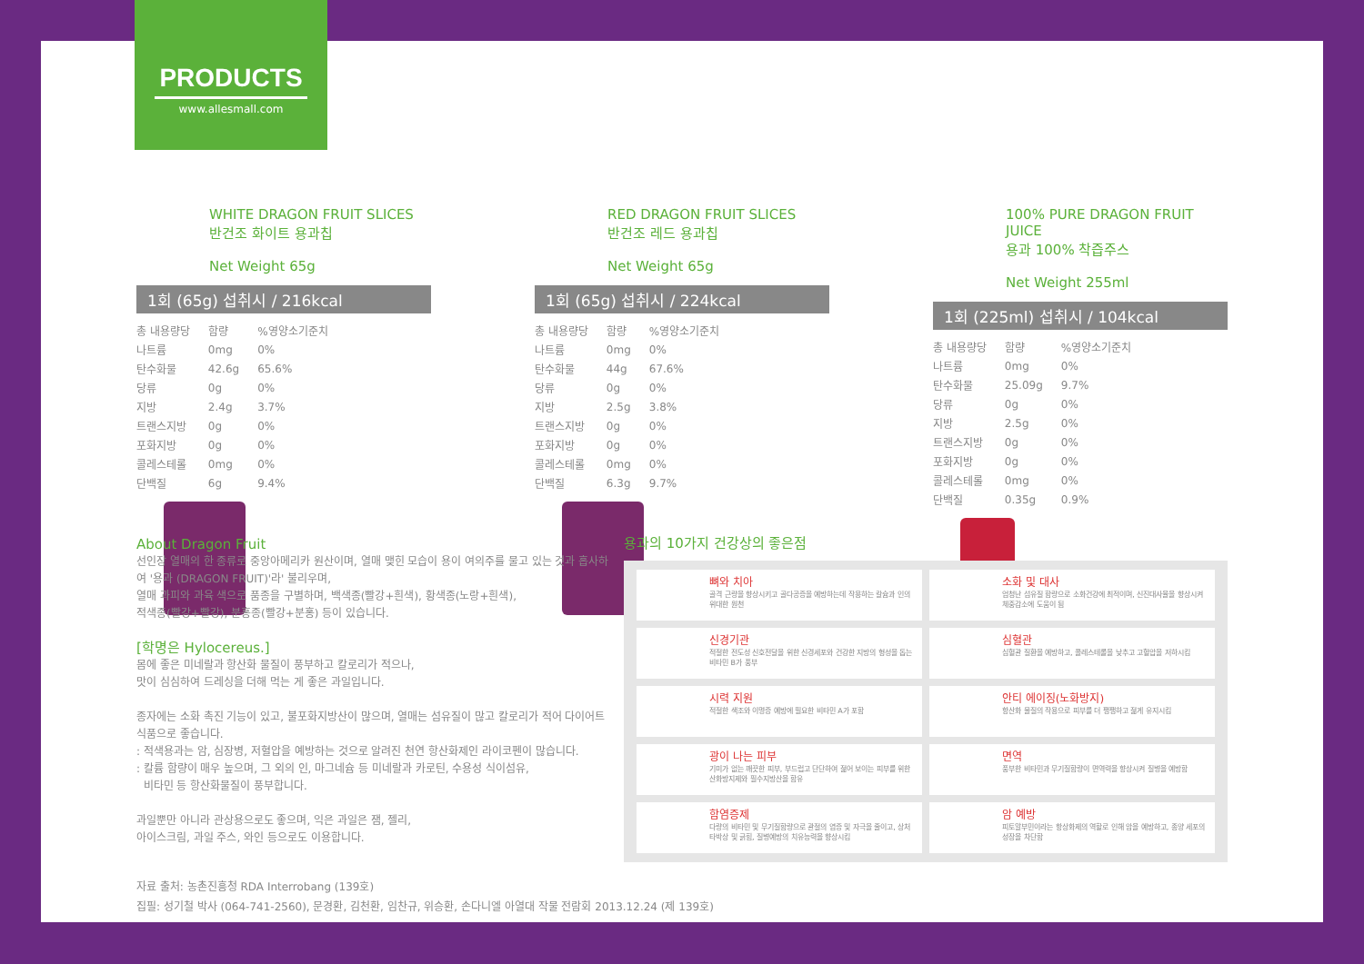PRODUCTS
www.allesmall.com
WHITE DRAGON FRUIT SLICES
반건조 화이트 용과칩
Net Weight 65g
1회 (65g) 섭취시 / 216kcal
| 총 내용량당 | 함량 | %영양소기준치 |
| --- | --- | --- |
| 나트륨 | 0mg | 0% |
| 탄수화물 | 42.6g | 65.6% |
| 당류 | 0g | 0% |
| 지방 | 2.4g | 3.7% |
| 트랜스지방 | 0g | 0% |
| 포화지방 | 0g | 0% |
| 콜레스테롤 | 0mg | 0% |
| 단백질 | 6g | 9.4% |
RED DRAGON FRUIT SLICES
반건조 레드 용과칩
Net Weight 65g
1회 (65g) 섭취시 / 224kcal
| 총 내용량당 | 함량 | %영양소기준치 |
| --- | --- | --- |
| 나트륨 | 0mg | 0% |
| 탄수화물 | 44g | 67.6% |
| 당류 | 0g | 0% |
| 지방 | 2.5g | 3.8% |
| 트랜스지방 | 0g | 0% |
| 포화지방 | 0g | 0% |
| 콜레스테롤 | 0mg | 0% |
| 단백질 | 6.3g | 9.7% |
100% PURE DRAGON FRUIT JUICE
용과 100% 착즙주스
Net Weight 255ml
1회 (225ml) 섭취시 / 104kcal
| 총 내용량당 | 함량 | %영양소기준치 |
| --- | --- | --- |
| 나트륨 | 0mg | 0% |
| 탄수화물 | 25.09g | 9.7% |
| 당류 | 0g | 0% |
| 지방 | 2.5g | 0% |
| 트랜스지방 | 0g | 0% |
| 포화지방 | 0g | 0% |
| 콜레스테롤 | 0mg | 0% |
| 단백질 | 0.35g | 0.9% |
About Dragon Fruit
선인장 열매의 한 종류로 중앙아메리카 원산이며, 열매 맺힌 모습이 용이 여의주를 물고 있는 것과 흡사하여 '용과 (DRAGON FRUIT)'라' 불리우며,
열매 과피와 과육 색으로 품종을 구별하며, 백색종(빨강+흰색), 황색종(노랑+흰색),
적색종(빨강+빨강), 분홍종(빨강+분홍) 등이 있습니다.
[학명은 Hylocereus.]
몸에 좋은 미네랄과 항산화 물질이 풍부하고 칼로리가 적으나,
맛이 심심하여 드레싱을 더해 먹는 게 좋은 과일입니다.
종자에는 소화 촉진 기능이 있고, 불포화지방산이 많으며, 열매는 섬유질이 많고 칼로리가 적어 다이어트 식품으로 좋습니다.
: 적색용과는 암, 심장병, 저혈압을 예방하는 것으로 알려진 천연 항산화제인 라이코펜이 많습니다.
: 칼륨 함량이 매우 높으며, 그 외의 인, 마그네슘 등 미네랄과 카로틴, 수용성 식이섬유,
비타민 등 항산화물질이 풍부합니다.
과일뿐만 아니라 관상용으로도 좋으며, 익은 과일은 잼, 젤리,
아이스크림, 과일 주스, 와인 등으로도 이용합니다.
용과의 10가지 건강상의 좋은점
뼈와 치아
골격 근량을 향상시키고 골다공증을 예방하는데 작용하는 칼슘과 인의 위대한 원천
소화 및 대사
엄청난 섬유질 함량으로 소화건강에 최적이며, 신진대사율을 향상시켜 체중감소에 도움이 됨
신경기관
적절한 전도성 신호전달을 위한 신경세포와 건강한 지방의 형성을 돕는 비타민 B가 풍부
심혈관
심혈관 질환을 예방하고, 콜레스테롤을 낮추고 고혈압을 저하시킴
시력 지원
적절한 색조와 이명증 예방에 필요한 비타민 A가 포함
안티 에이징(노화방지)
항산화 물질의 작용으로 피부를 더 팽팽하고 젊게 유지시킴
광이 나는 피부
기미가 없는 깨끗한 피부, 부드럽고 단단하여 젊어 보이는 피부를 위한 산화방지제와 필수지방산을 함유
면역
풍부한 비타민과 무기질함량이 면역력을 향상시켜 질병을 예방함
함염증제
다량의 비타민 및 무기질함량으로 관절의 염증 및 자극을 줄이고, 상처 타박상 및 긁힘, 질병예방의 치유능력을 향상시킴
암 예방
피토알부민이라는 항상화제의 역할로 인해 암을 예방하고, 종양 세포의 성장을 차단함
자료 출처: 농촌진흥청 RDA Interrobang (139호)
집필: 성기철 박사 (064-741-2560), 문경환, 김천환, 임찬규, 위승환, 손다니엘 아열대 작물 전람회 2013.12.24 (제 139호)